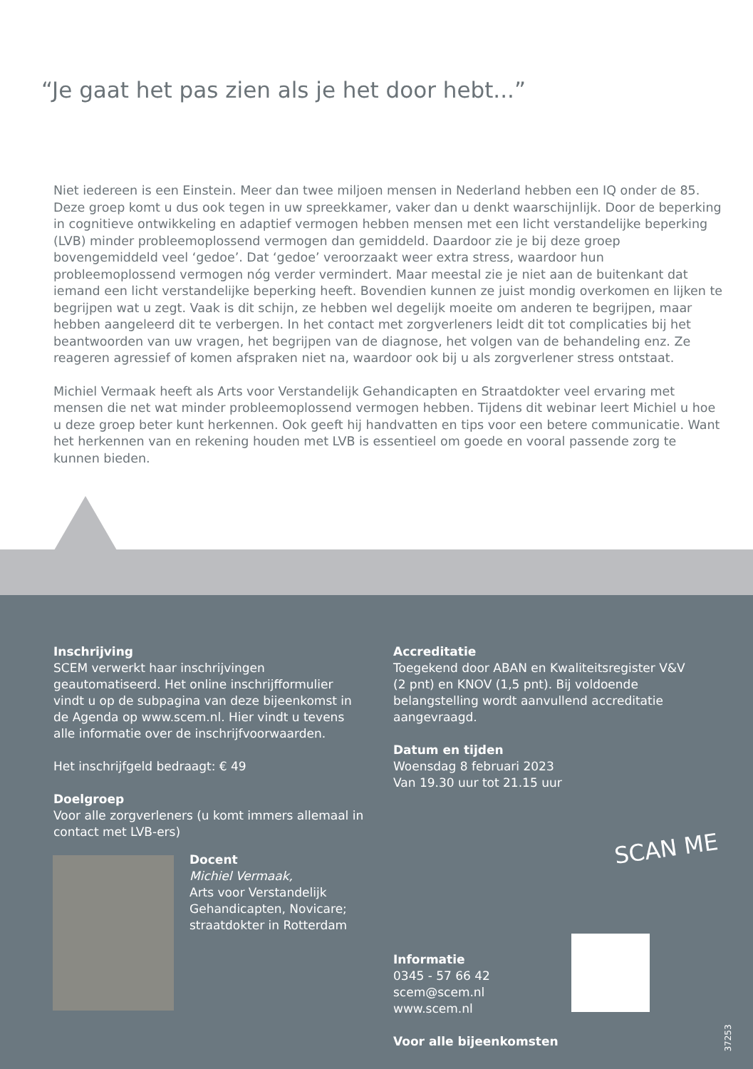“Je gaat het pas zien als je het door hebt...”
Niet iedereen is een Einstein. Meer dan twee miljoen mensen in Nederland hebben een IQ onder de 85. Deze groep komt u dus ook tegen in uw spreekkamer, vaker dan u denkt waarschijnlijk. Door de beperking in cognitieve ontwikkeling en adaptief vermogen hebben mensen met een licht verstandelijke beperking (LVB) minder probleemoplossend vermogen dan gemiddeld. Daardoor zie je bij deze groep bovengemiddeld veel ‘gedoe’. Dat ‘gedoe’ veroorzaakt weer extra stress, waardoor hun probleemoplossend vermogen nóg verder vermindert. Maar meestal zie je niet aan de buitenkant dat iemand een licht verstandelijke beperking heeft. Bovendien kunnen ze juist mondig overkomen en lijken te begrijpen wat u zegt. Vaak is dit schijn, ze hebben wel degelijk moeite om anderen te begrijpen, maar hebben aangeleerd dit te verbergen. In het contact met zorgverleners leidt dit tot complicaties bij het beantwoorden van uw vragen, het begrijpen van de diagnose, het volgen van de behandeling enz. Ze reageren agressief of komen afspraken niet na, waardoor ook bij u als zorgverlener stress ontstaat.
Michiel Vermaak heeft als Arts voor Verstandelijk Gehandicapten en Straatdokter veel ervaring met mensen die net wat minder probleemoplossend vermogen hebben. Tijdens dit webinar leert Michiel u hoe u deze groep beter kunt herkennen. Ook geeft hij handvatten en tips voor een betere communicatie. Want het herkennen van en rekening houden met LVB is essentieel om goede en vooral passende zorg te kunnen bieden.
Inschrijving
SCEM verwerkt haar inschrijvingen geautomatiseerd. Het online inschrijfformulier vindt u op de subpagina van deze bijeenkomst in de Agenda op www.scem.nl. Hier vindt u tevens alle informatie over de inschrijfvoorwaarden.
Het inschrijfgeld bedraagt: € 49
Doelgroep
Voor alle zorgverleners (u komt immers allemaal in contact met LVB-ers)
Accreditatie
Toegekend door ABAN en Kwaliteitsregister V&V (2 pnt) en KNOV (1,5 pnt). Bij voldoende belangstelling wordt aanvullend accreditatie aangevraagd.
Datum en tijden
Woensdag 8 februari 2023
Van 19.30 uur tot 21.15 uur
Docent
Michiel Vermaak,
Arts voor Verstandelijk
Gehandicapten, Novicare;
straatdokter in Rotterdam
SCAN ME
Informatie
0345 - 57 66 42
scem@scem.nl
www.scem.nl
Voor alle bijeenkomsten
37253